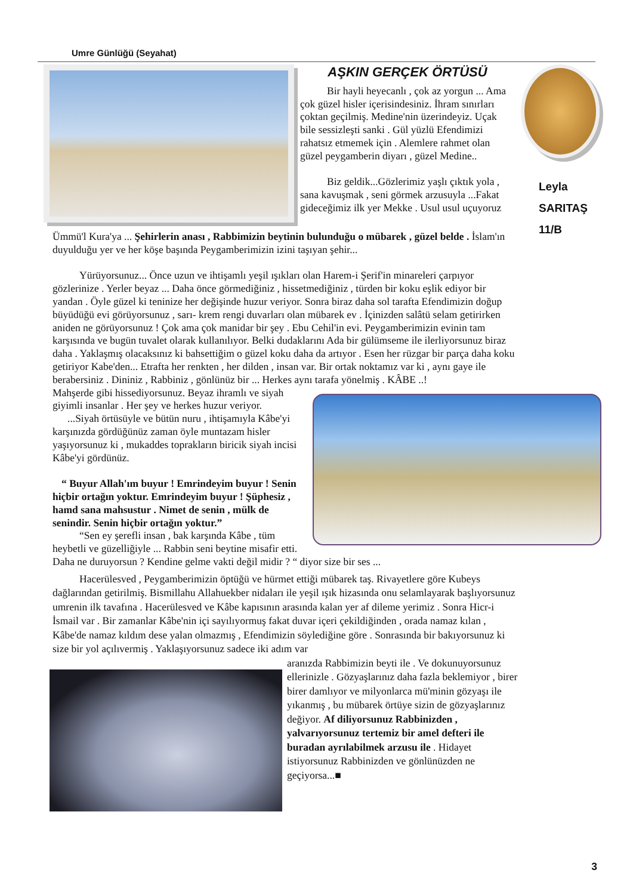Umre Günlüğü (Seyahat)
Leyla
SARITAŞ
11/B
AŞKIN GERÇEK ÖRTÜSÜ
Bir hayli heyecanlı , çok az yorgun ... Ama çok güzel hisler içerisindesiniz. İhram sınırları çoktan geçilmiş. Medine'nin üzerindeyiz. Uçak bile sessizleşti sanki . Gül yüzlü Efendimizi rahatsız etmemek için . Alemlere rahmet olan güzel peygamberin diyarı , güzel Medine..
Biz geldik...Gözlerimiz yaşlı çıktık yola , sana kavuşmak , seni görmek arzusuyla ...Fakat gideceğimiz ilk yer Mekke . Usul usul uçuyoruz
Ümmü'l Kura'ya ... Şehirlerin anası , Rabbimizin beytinin bulunduğu o mübarek , güzel belde . İslam'ın duyulduğu yer ve her köşe başında Peygamberimizin izini taşıyan şehir...
Yürüyorsunuz... Önce uzun ve ihtişamlı yeşil ışıkları olan Harem-i Şerif'in minareleri çarpıyor gözlerinize . Yerler beyaz ... Daha önce görmediğiniz , hissetmediğiniz , türden bir koku eşlik ediyor bir yandan . Öyle güzel ki teninize her değişinde huzur veriyor. Sonra biraz daha sol tarafta Efendimizin doğup büyüdüğü evi görüyorsunuz , sarı- krem rengi duvarları olan mübarek ev . İçinizden salâtü selam getirirken aniden ne görüyorsunuz ! Çok ama çok manidar bir şey . Ebu Cehil'in evi. Peygamberimizin evinin tam karşısında ve bugün tuvalet olarak kullanılıyor. Belki dudaklarını Ada bir gülümseme ile ilerliyorsunuz biraz daha . Yaklaşmış olacaksınız ki bahsettiğim o güzel koku daha da artıyor . Esen her rüzgar bir parça daha koku getiriyor Kabe'den... Etrafta her renkten , her dilden , insan var. Bir ortak noktamız var ki , aynı gaye ile berabersiniz . Dininiz , Rabbiniz , gönlünüz bir ... Herkes aynı tarafa yönelmiş . KÂBE ..!
Mahşerde gibi hissediyorsunuz. Beyaz ihramlı ve siyah giyimli insanlar . Her şey ve herkes huzur veriyor.
...Siyah örtüsüyle ve bütün nuru , ihtişamıyla Kâbe'yi karşınızda gördüğünüz zaman öyle muntazam hisler yaşıyorsunuz ki , mukaddes toprakların biricik siyah incisi Kâbe'yi gördünüz.
“ Buyur Allah'ım buyur ! Emrindeyim buyur ! Senin hiçbir ortağın yoktur. Emrindeyim buyur ! Şüphesiz , hamd sana mahsustur . Nimet de senin , mülk de senindir. Senin hiçbir ortağın yoktur.”
“Sen ey şerefli insan , bak karşında Kâbe , tüm heybetli ve güzelliğiyle ... Rabbin seni beytine misafir etti. Daha ne duruyorsun ? Kendine gelme vakti değil midir ? “ diyor size bir ses ...
Hacerülesved , Peygamberimizin öptüğü ve hürmet ettiği mübarek taş. Rivayetlere göre Kubeys dağlarından getirilmiş. Bismillahu Allahuekber nidaları ile yeşil ışık hizasında onu selamlayarak başlıyorsunuz umrenin ilk tavafına . Hacerülesved ve Kâbe kapısının arasında kalan yer af dileme yerimiz . Sonra Hicr-i İsmail var . Bir zamanlar Kâbe'nin içi sayılıyormuş fakat duvar içeri çekildiğinden , orada namaz kılan , Kâbe'de namaz kıldım dese yalan olmazmış , Efendimizin söylediğine göre . Sonrasında bir bakıyorsunuz ki size bir yol açılıvermiş . Yaklaşıyorsunuz sadece iki adım var
aranızda Rabbimizin beyti ile . Ve dokunuyorsunuz ellerinizle . Gözyaşlarınız daha fazla beklemiyor , birer birer damlıyor ve milyonlarca mü'minin gözyaşı ile yıkanmış , bu mübarek örtüye sizin de gözyaşlarınız değiyor. Af diliyorsunuz Rabbinizden , yalvarıyorsunuz tertemiz bir amel defteri ile buradan ayrılabilmek arzusu ile . Hidayet istiyorsunuz Rabbinizden ve gönlünüzden ne geçiyorsa...■
3